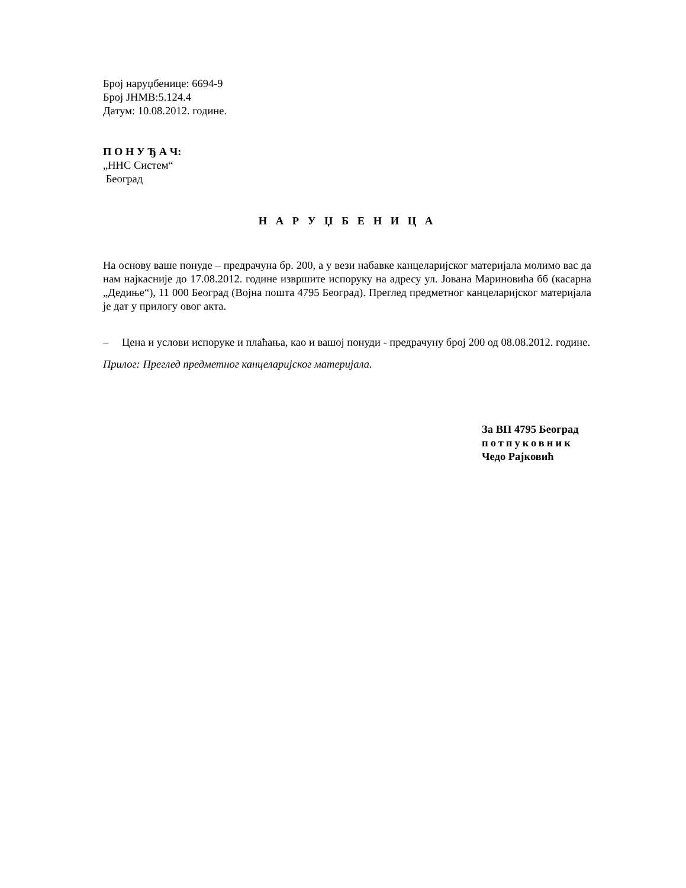Број наруџбенице: 6694-9
Број ЈНМВ:5.124.4
Датум: 10.08.2012. године.
П О Н У Ђ А Ч:
„ННС Систем“
Београд
Н А Р У Џ Б Е Н И Ц А
На основу ваше понуде – предрачуна бр. 200, а у вези набавке канцеларијског материјала молимо вас да нам најкасније до 17.08.2012. године извршите испоруку на адресу ул. Јована Мариновића бб (касарна „Дедиње“), 11 000 Београд (Војна пошта 4795 Београд). Преглед предметног канцеларијског материјала је дат у прилогу овог акта.
– Цена и услови испоруке и плаћања, као и вашој понуди - предрачуну број 200 од 08.08.2012. године.
Прилог: Преглед предметног канцеларијског материјала.
За ВП 4795 Београд
потпуковник
Чедо Рајковић